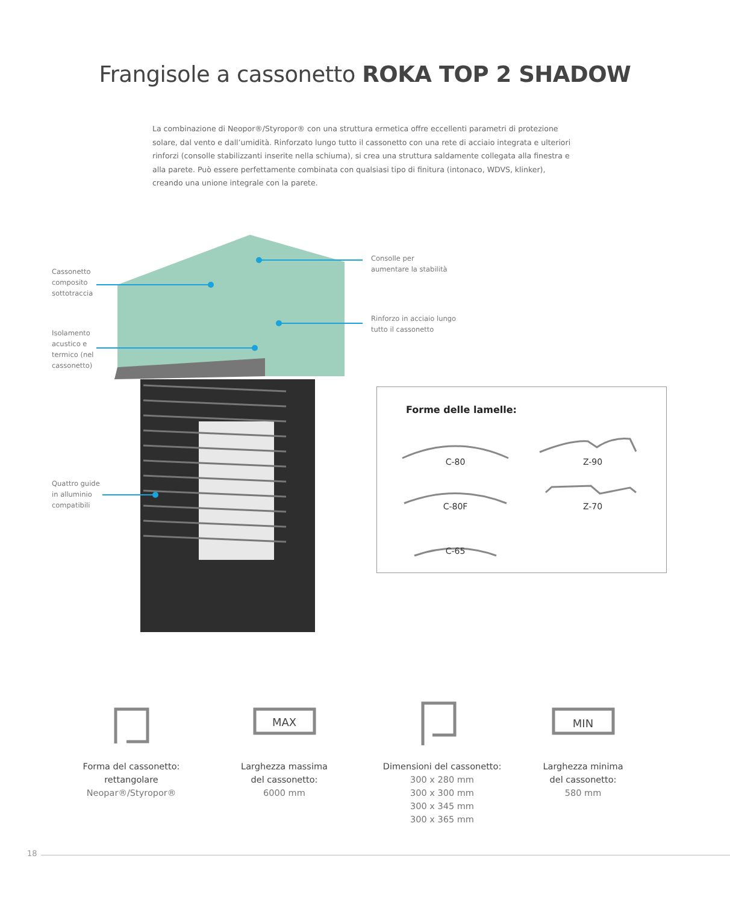Frangisole a cassonetto ROKA TOP 2 SHADOW
La combinazione di Neopor®/Styropor® con una struttura ermetica offre eccellenti parametri di protezione solare, dal vento e dall’umidità. Rinforzato lungo tutto il cassonetto con una rete di acciaio integrata e ulteriori rinforzi (consolle stabilizzanti inserite nella schiuma), si crea una struttura saldamente collegata alla finestra e alla parete. Può essere perfettamente combinata con qualsiasi tipo di finitura (intonaco, WDVS, klinker), creando una unione integrale con la parete.
Cassonetto
composito
sottotraccia
Isolamento
acustico e
termico (nel
cassonetto)
Quattro guide
in alluminio
compatibili
Consolle per
aumentare la stabilità
Rinforzo in acciaio lungo
tutto il cassonetto
Forme delle lamelle:
C-80 Z-90
C-80F Z-70
C-65
MAX
MIN
Forma del cassonetto:
rettangolare
Neopar®/Styropor®
Larghezza massima
del cassonetto:
6000 mm
Dimensioni del cassonetto:
300 x 280 mm
300 x 300 mm
300 x 345 mm
300 x 365 mm
Larghezza minima
del cassonetto:
580 mm
18